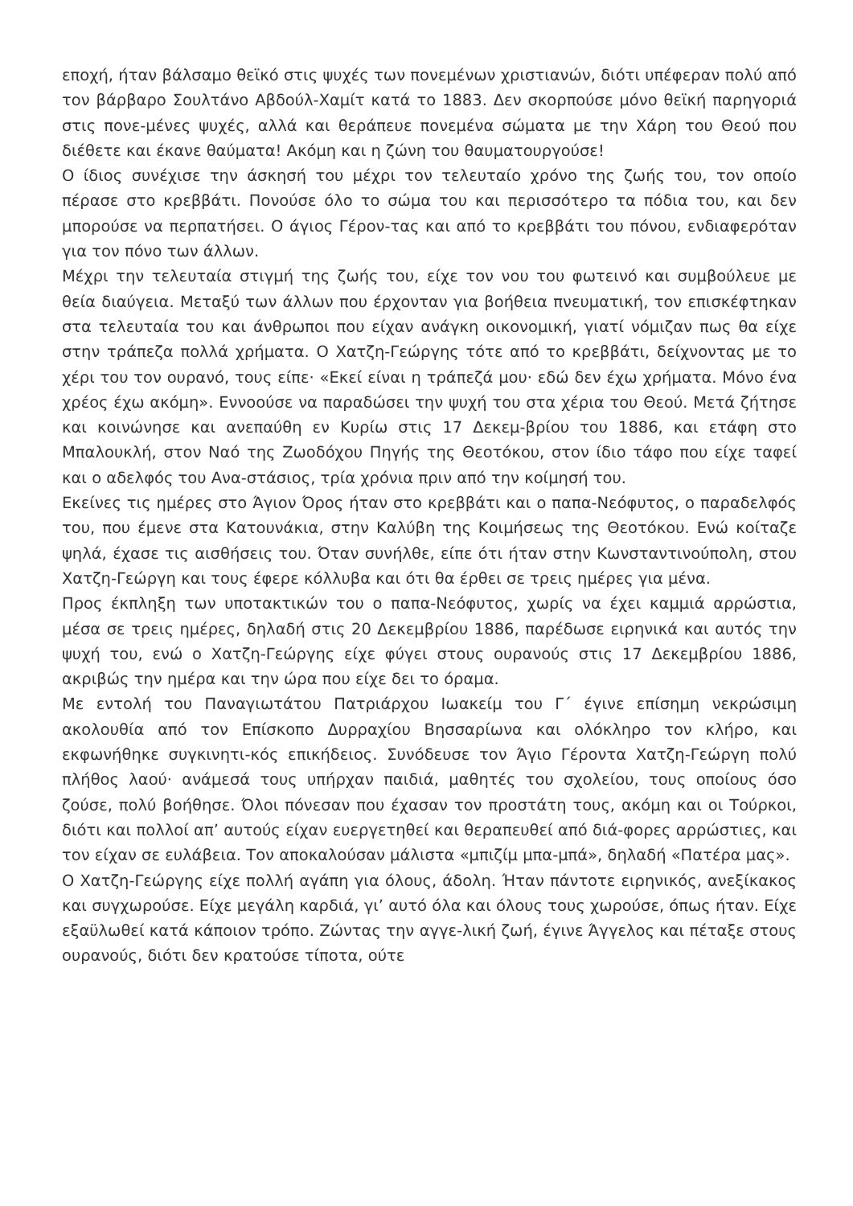εποχή, ήταν βάλσαμο θεϊκό στις ψυχές των πονεμένων χριστιανών, διότι υπέφεραν πολύ από τον βάρβαρο Σουλτάνο Αβδούλ-Χαμίτ κατά το 1883. Δεν σκορπούσε μόνο θεϊκή παρηγοριά στις πονε-μένες ψυχές, αλλά και θεράπευε πονεμένα σώματα με την Χάρη του Θεού που διέθετε και έκανε θαύματα! Ακόμη και η ζώνη του θαυματουργούσε!
Ο ίδιος συνέχισε την άσκησή του μέχρι τον τελευταίο χρόνο της ζωής του, τον οποίο πέρασε στο κρεββάτι. Πονούσε όλο το σώμα του και περισσότερο τα πόδια του, και δεν μπορούσε να περπατήσει. Ο άγιος Γέρον-τας και από το κρεββάτι του πόνου, ενδιαφερόταν για τον πόνο των άλλων.
Μέχρι την τελευταία στιγμή της ζωής του, είχε τον νου του φωτεινό και συμβούλευε με θεία διαύγεια. Μεταξύ των άλλων που έρχονταν για βοήθεια πνευματική, τον επισκέφτηκαν στα τελευταία του και άνθρωποι που είχαν ανάγκη οικονομική, γιατί νόμιζαν πως θα είχε στην τράπεζα πολλά χρήματα. Ο Χατζη-Γεώργης τότε από το κρεββάτι, δείχνοντας με το χέρι του τον ουρανό, τους είπε· «Εκεί είναι η τράπεζά μου· εδώ δεν έχω χρήματα. Μόνο ένα χρέος έχω ακόμη». Εννοούσε να παραδώσει την ψυχή του στα χέρια του Θεού. Μετά ζήτησε και κοινώνησε και ανεπαύθη εν Κυρίω στις 17 Δεκεμ-βρίου του 1886, και ετάφη στο Μπαλουκλή, στον Ναό της Ζωοδόχου Πηγής της Θεοτόκου, στον ίδιο τάφο που είχε ταφεί και ο αδελφός του Ανα-στάσιος, τρία χρόνια πριν από την κοίμησή του.
Εκείνες τις ημέρες στο Άγιον Όρος ήταν στο κρεββάτι και ο παπα-Νεόφυτος, ο παραδελφός του, που έμενε στα Κατουνάκια, στην Καλύβη της Κοιμήσεως της Θεοτόκου. Ενώ κοίταζε ψηλά, έχασε τις αισθήσεις του. Όταν συνήλθε, είπε ότι ήταν στην Κωνσταντινούπολη, στου Χατζη-Γεώργη και τους έφερε κόλλυβα και ότι θα έρθει σε τρεις ημέρες για μένα.
Προς έκπληξη των υποτακτικών του ο παπα-Νεόφυτος, χωρίς να έχει καμμιά αρρώστια, μέσα σε τρεις ημέρες, δηλαδή στις 20 Δεκεμβρίου 1886, παρέδωσε ειρηνικά και αυτός την ψυχή του, ενώ ο Χατζη-Γεώργης είχε φύγει στους ουρανούς στις 17 Δεκεμβρίου 1886, ακριβώς την ημέρα και την ώρα που είχε δει το όραμα.
Με εντολή του Παναγιωτάτου Πατριάρχου Ιωακείμ του Γ΄ έγινε επίσημη νεκρώσιμη ακολουθία από τον Επίσκοπο Δυρραχίου Βησσαρίωνα και ολόκληρο τον κλήρο, και εκφωνήθηκε συγκινητι-κός επικήδειος. Συνόδευσε τον Άγιο Γέροντα Χατζη-Γεώργη πολύ πλήθος λαού· ανάμεσά τους υπήρχαν παιδιά, μαθητές του σχολείου, τους οποίους όσο ζούσε, πολύ βοήθησε. Όλοι πόνεσαν που έχασαν τον προστάτη τους, ακόμη και οι Τούρκοι, διότι και πολλοί απ’ αυτούς είχαν ευεργετηθεί και θεραπευθεί από διά-φορες αρρώστιες, και τον είχαν σε ευλάβεια. Τον αποκαλούσαν μάλιστα «μπιζίμ μπα-μπά», δηλαδή «Πατέρα μας».
Ο Χατζη-Γεώργης είχε πολλή αγάπη για όλους, άδολη. Ήταν πάντοτε ειρηνικός, ανεξίκακος και συγχωρούσε. Είχε μεγάλη καρδιά, γι’ αυτό όλα και όλους τους χωρούσε, όπως ήταν. Είχε εξαϋλωθεί κατά κάποιον τρόπο. Ζώντας την αγγε-λική ζωή, έγινε Άγγελος και πέταξε στους ουρανούς, διότι δεν κρατούσε τίποτα, ούτε